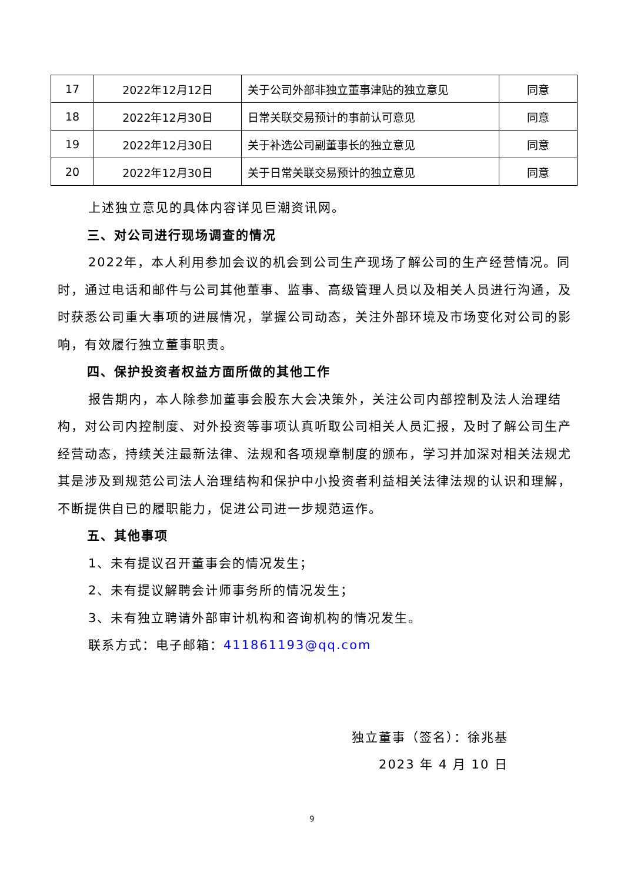| 17 | 2022年12月12日 | 关于公司外部非独立董事津贴的独立意见 | 同意 |
| 18 | 2022年12月30日 | 日常关联交易预计的事前认可意见 | 同意 |
| 19 | 2022年12月30日 | 关于补选公司副董事长的独立意见 | 同意 |
| 20 | 2022年12月30日 | 关于日常关联交易预计的独立意见 | 同意 |
上述独立意见的具体内容详见巨潮资讯网。
三、对公司进行现场调查的情况
2022年，本人利用参加会议的机会到公司生产现场了解公司的生产经营情况。同时，通过电话和邮件与公司其他董事、监事、高级管理人员以及相关人员进行沟通，及时获悉公司重大事项的进展情况，掌握公司动态，关注外部环境及市场变化对公司的影响，有效履行独立董事职责。
四、保护投资者权益方面所做的其他工作
报告期内，本人除参加董事会股东大会决策外，关注公司内部控制及法人治理结构，对公司内控制度、对外投资等事项认真听取公司相关人员汇报，及时了解公司生产经营动态，持续关注最新法律、法规和各项规章制度的颁布，学习并加深对相关法规尤其是涉及到规范公司法人治理结构和保护中小投资者利益相关法律法规的认识和理解，不断提供自已的履职能力，促进公司进一步规范运作。
五、其他事项
1、未有提议召开董事会的情况发生；
2、未有提议解聘会计师事务所的情况发生；
3、未有独立聘请外部审计机构和咨询机构的情况发生。
联系方式：电子邮箱：411861193@qq.com
独立董事（签名）：徐兆基
2023 年 4 月 10 日
9